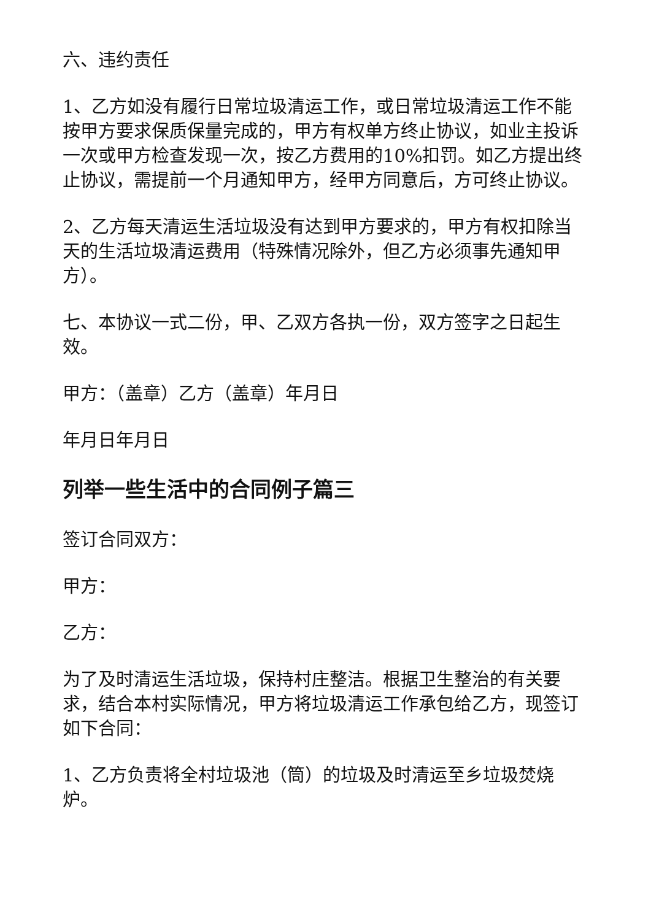六、违约责任
1、乙方如没有履行日常垃圾清运工作，或日常垃圾清运工作不能按甲方要求保质保量完成的，甲方有权单方终止协议，如业主投诉一次或甲方检查发现一次，按乙方费用的10%扣罚。如乙方提出终止协议，需提前一个月通知甲方，经甲方同意后，方可终止协议。
2、乙方每天清运生活垃圾没有达到甲方要求的，甲方有权扣除当天的生活垃圾清运费用（特殊情况除外，但乙方必须事先通知甲方）。
七、本协议一式二份，甲、乙双方各执一份，双方签字之日起生效。
甲方：（盖章）乙方（盖章）年月日
年月日年月日
列举一些生活中的合同例子篇三
签订合同双方：
甲方：
乙方：
为了及时清运生活垃圾，保持村庄整洁。根据卫生整治的有关要求，结合本村实际情况，甲方将垃圾清运工作承包给乙方，现签订如下合同：
1、乙方负责将全村垃圾池（筒）的垃圾及时清运至乡垃圾焚烧炉。